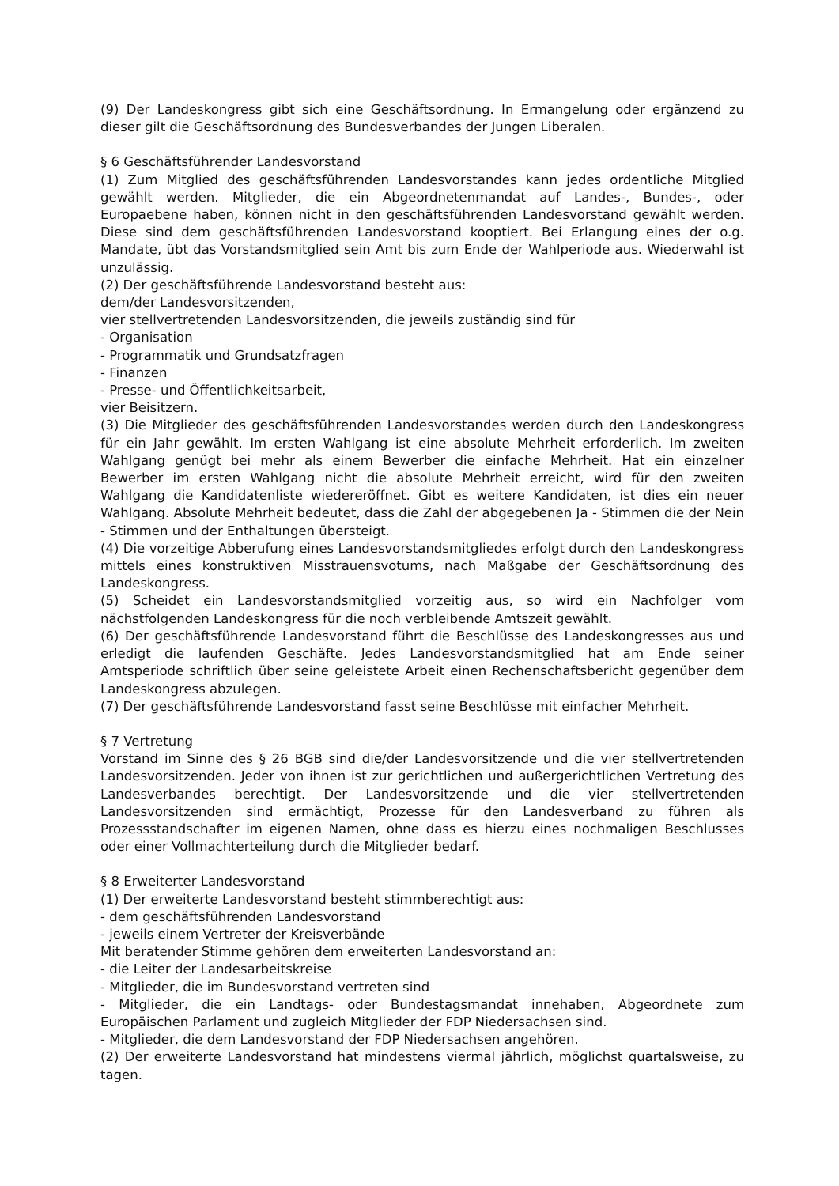(9) Der Landeskongress gibt sich eine Geschäftsordnung. In Ermangelung oder ergänzend zu dieser gilt die Geschäftsordnung des Bundesverbandes der Jungen Liberalen.
§ 6 Geschäftsführender Landesvorstand
(1) Zum Mitglied des geschäftsführenden Landesvorstandes kann jedes ordentliche Mitglied gewählt werden. Mitglieder, die ein Abgeordnetenmandat auf Landes-, Bundes-, oder Europaebene haben, können nicht in den geschäftsführenden Landesvorstand gewählt werden. Diese sind dem geschäftsführenden Landesvorstand kooptiert. Bei Erlangung eines der o.g. Mandate, übt das Vorstandsmitglied sein Amt bis zum Ende der Wahlperiode aus. Wiederwahl ist unzulässig.
(2) Der geschäftsführende Landesvorstand besteht aus:
dem/der Landesvorsitzenden,
vier stellvertretenden Landesvorsitzenden, die jeweils zuständig sind für
- Organisation
- Programmatik und Grundsatzfragen
- Finanzen
- Presse- und Öffentlichkeitsarbeit,
vier Beisitzern.
(3) Die Mitglieder des geschäftsführenden Landesvorstandes werden durch den Landeskongress für ein Jahr gewählt. Im ersten Wahlgang ist eine absolute Mehrheit erforderlich. Im zweiten Wahlgang genügt bei mehr als einem Bewerber die einfache Mehrheit. Hat ein einzelner Bewerber im ersten Wahlgang nicht die absolute Mehrheit erreicht, wird für den zweiten Wahlgang die Kandidatenliste wiedereröffnet. Gibt es weitere Kandidaten, ist dies ein neuer Wahlgang. Absolute Mehrheit bedeutet, dass die Zahl der abgegebenen Ja - Stimmen die der Nein - Stimmen und der Enthaltungen übersteigt.
(4) Die vorzeitige Abberufung eines Landesvorstandsmitgliedes erfolgt durch den Landeskongress mittels eines konstruktiven Misstrauensvotums, nach Maßgabe der Geschäftsordnung des Landeskongress.
(5) Scheidet ein Landesvorstandsmitglied vorzeitig aus, so wird ein Nachfolger vom nächstfolgenden Landeskongress für die noch verbleibende Amtszeit gewählt.
(6) Der geschäftsführende Landesvorstand führt die Beschlüsse des Landeskongresses aus und erledigt die laufenden Geschäfte. Jedes Landesvorstandsmitglied hat am Ende seiner Amtsperiode schriftlich über seine geleistete Arbeit einen Rechenschaftsbericht gegenüber dem Landeskongress abzulegen.
(7) Der geschäftsführende Landesvorstand fasst seine Beschlüsse mit einfacher Mehrheit.
§ 7 Vertretung
Vorstand im Sinne des § 26 BGB sind die/der Landesvorsitzende und die vier stellvertretenden Landesvorsitzenden. Jeder von ihnen ist zur gerichtlichen und außergerichtlichen Vertretung des Landesverbandes berechtigt. Der Landesvorsitzende und die vier stellvertretenden Landesvorsitzenden sind ermächtigt, Prozesse für den Landesverband zu führen als Prozessstandschafter im eigenen Namen, ohne dass es hierzu eines nochmaligen Beschlusses oder einer Vollmachterteilung durch die Mitglieder bedarf.
§ 8 Erweiterter Landesvorstand
(1) Der erweiterte Landesvorstand besteht stimmberechtigt aus:
- dem geschäftsführenden Landesvorstand
- jeweils einem Vertreter der Kreisverbände
Mit beratender Stimme gehören dem erweiterten Landesvorstand an:
- die Leiter der Landesarbeitskreise
- Mitglieder, die im Bundesvorstand vertreten sind
- Mitglieder, die ein Landtags- oder Bundestagsmandat innehaben, Abgeordnete zum Europäischen Parlament und zugleich Mitglieder der FDP Niedersachsen sind.
- Mitglieder, die dem Landesvorstand der FDP Niedersachsen angehören.
(2) Der erweiterte Landesvorstand hat mindestens viermal jährlich, möglichst quartalsweise, zu tagen.